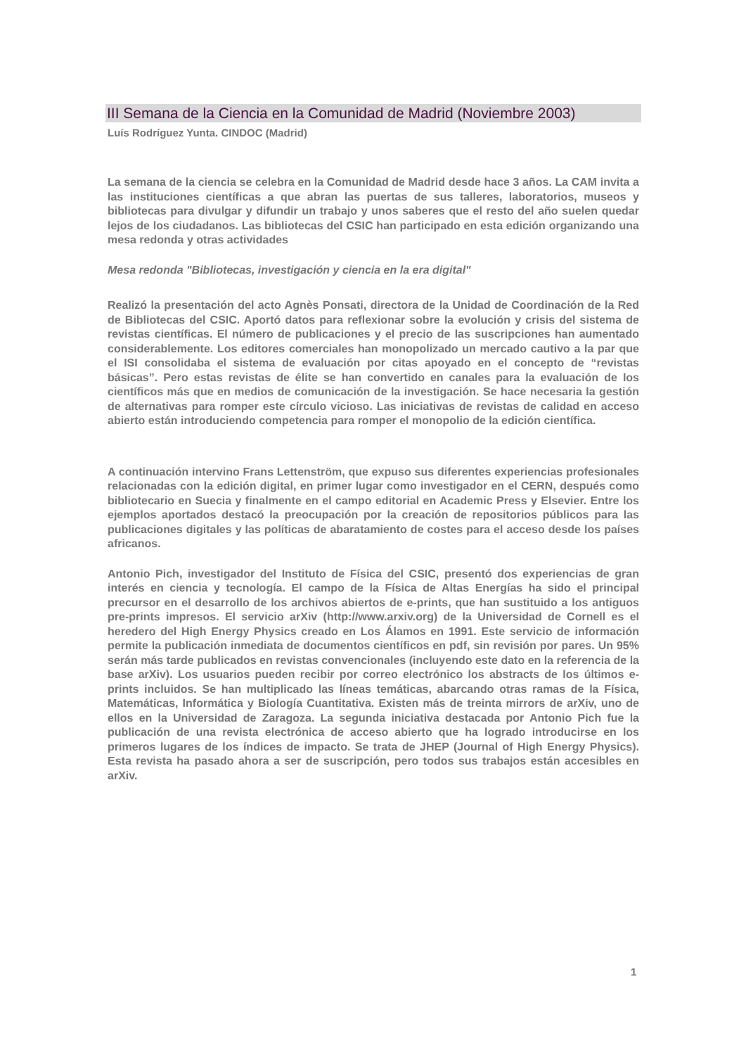III Semana de la Ciencia en la Comunidad de Madrid (Noviembre 2003)
Luís Rodríguez Yunta. CINDOC (Madrid)
La semana de la ciencia se celebra en la Comunidad de Madrid desde hace 3 años. La CAM invita a las instituciones científicas a que abran las puertas de sus talleres, laboratorios, museos y bibliotecas para divulgar y difundir un trabajo y unos saberes que el resto del año suelen quedar lejos de los ciudadanos. Las bibliotecas del CSIC han participado en esta edición organizando una mesa redonda y otras actividades
Mesa redonda "Bibliotecas, investigación y ciencia en la era digital"
Realizó la presentación del acto Agnès Ponsati, directora de la Unidad de Coordinación de la Red de Bibliotecas del CSIC. Aportó datos para reflexionar sobre la evolución y crisis del sistema de revistas científicas. El número de publicaciones y el precio de las suscripciones han aumentado considerablemente. Los editores comerciales han monopolizado un mercado cautivo a la par que el ISI consolidaba el sistema de evaluación por citas apoyado en el concepto de “revistas básicas”. Pero estas revistas de élite se han convertido en canales para la evaluación de los científicos más que en medios de comunicación de la investigación. Se hace necesaria la gestión de alternativas para romper este círculo vicioso. Las iniciativas de revistas de calidad en acceso abierto están introduciendo competencia para romper el monopolio de la edición científica.
A continuación intervino Frans Lettenström, que expuso sus diferentes experiencias profesionales relacionadas con la edición digital, en primer lugar como investigador en el CERN, después como bibliotecario en Suecia y finalmente en el campo editorial en Academic Press y Elsevier. Entre los ejemplos aportados destacó la preocupación por la creación de repositorios públicos para las publicaciones digitales y las políticas de abaratamiento de costes para el acceso desde los países africanos.
Antonio Pich, investigador del Instituto de Física del CSIC, presentó dos experiencias de gran interés en ciencia y tecnología. El campo de la Física de Altas Energías ha sido el principal precursor en el desarrollo de los archivos abiertos de e-prints, que han sustituido a los antiguos pre-prints impresos. El servicio arXiv (http://www.arxiv.org) de la Universidad de Cornell es el heredero del High Energy Physics creado en Los Álamos en 1991. Este servicio de información permite la publicación inmediata de documentos científicos en pdf, sin revisión por pares. Un 95% serán más tarde publicados en revistas convencionales (incluyendo este dato en la referencia de la base arXiv). Los usuarios pueden recibir por correo electrónico los abstracts de los últimos e-prints incluidos. Se han multiplicado las líneas temáticas, abarcando otras ramas de la Física, Matemáticas, Informática y Biología Cuantitativa. Existen más de treinta mirrors de arXiv, uno de ellos en la Universidad de Zaragoza. La segunda iniciativa destacada por Antonio Pich fue la publicación de una revista electrónica de acceso abierto que ha logrado introducirse en los primeros lugares de los índices de impacto. Se trata de JHEP (Journal of High Energy Physics). Esta revista ha pasado ahora a ser de suscripción, pero todos sus trabajos están accesibles en arXiv.
1